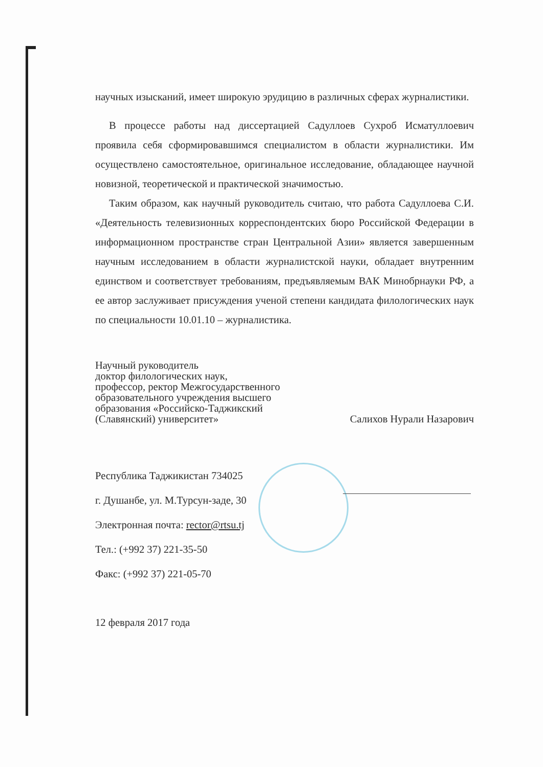научных изысканий, имеет широкую эрудицию в различных сферах журналистики.
В процессе работы над диссертацией Садуллоев Сухроб Исматуллоевич проявила себя сформировавшимся специалистом в области журналистики. Им осуществлено самостоятельное, оригинальное исследование, обладающее научной новизной, теоретической и практической значимостью.
Таким образом, как научный руководитель считаю, что работа Садуллоева С.И. «Деятельность телевизионных корреспондентских бюро Российской Федерации в информационном пространстве стран Центральной Азии» является завершенным научным исследованием в области журналистской науки, обладает внутренним единством и соответствует требованиям, предъявляемым ВАК Минобрнауки РФ, а ее автор заслуживает присуждения ученой степени кандидата филологических наук по специальности 10.01.10 – журналистика.
Научный руководитель
доктор филологических наук,
профессор, ректор Межгосударственного
образовательного учреждения высшего
образования «Российско-Таджикский
(Славянский) университет»
Салихов Нурали Назарович
Республика Таджикистан 734025
г. Душанбе, ул. М.Турсун-заде, 30
Электронная почта: rector@rtsu.tj
Тел.: (+992 37) 221-35-50
Факс: (+992 37) 221-05-70
12 февраля 2017 года